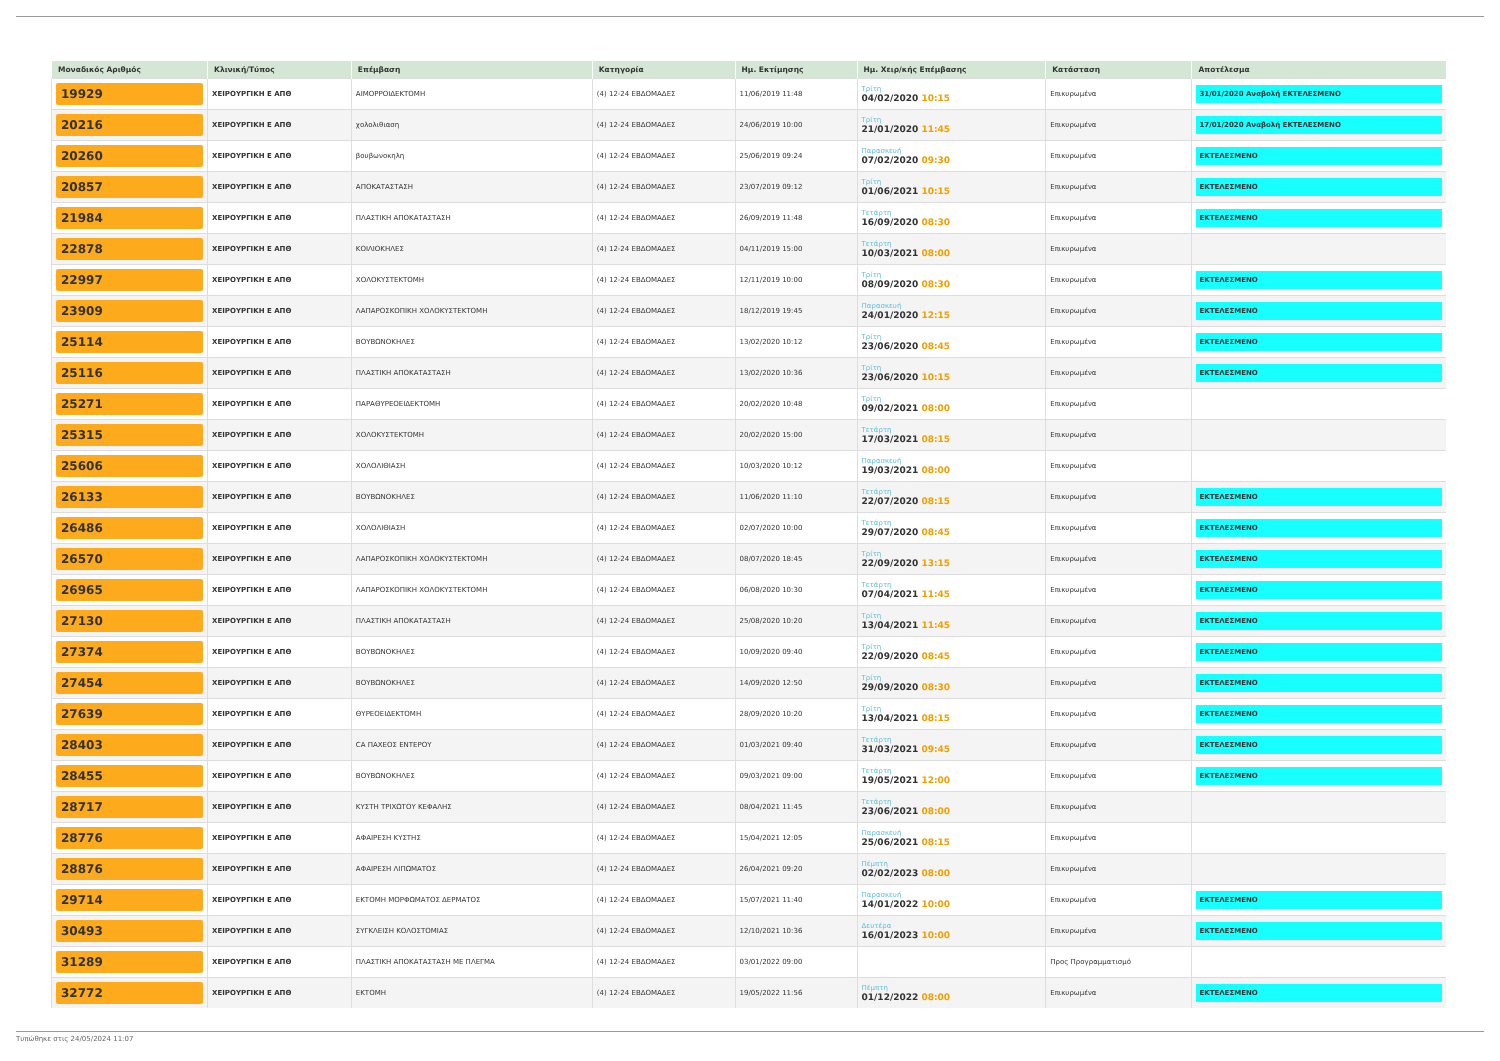| Μοναδικός Αριθμός | Κλινική/Τύπος | Επέμβαση | Κατηγορία | Ημ. Εκτίμησης | Ημ. Χειρ/κής Επέμβασης | Κατάσταση | Αποτέλεσμα |
| --- | --- | --- | --- | --- | --- | --- | --- |
| 19929 | ΧΕΙΡΟΥΡΓΙΚΗ Ε ΑΠΘ | ΑΙΜΟΡΡΟΙΔΕΚΤΟΜΗ | (4) 12-24 ΕΒΔΟΜΑΔΕΣ | 11/06/2019 11:48 | Τρίτη 04/02/2020 10:15 | Επικυρωμένα | 31/01/2020 Αναβολή ΕΚΤΕΛΕΣΜΕΝΟ |
| 20216 | ΧΕΙΡΟΥΡΓΙΚΗ Ε ΑΠΘ | χολολιθιαση | (4) 12-24 ΕΒΔΟΜΑΔΕΣ | 24/06/2019 10:00 | Τρίτη 21/01/2020 11:45 | Επικυρωμένα | 17/01/2020 Αναβολή ΕΚΤΕΛΕΣΜΕΝΟ |
| 20260 | ΧΕΙΡΟΥΡΓΙΚΗ Ε ΑΠΘ | βουβωνοκηλη | (4) 12-24 ΕΒΔΟΜΑΔΕΣ | 25/06/2019 09:24 | Παρασκευή 07/02/2020 09:30 | Επικυρωμένα | ΕΚΤΕΛΕΣΜΕΝΟ |
| 20857 | ΧΕΙΡΟΥΡΓΙΚΗ Ε ΑΠΘ | ΑΠΟΚΑΤΑΣΤΑΣΗ | (4) 12-24 ΕΒΔΟΜΑΔΕΣ | 23/07/2019 09:12 | Τρίτη 01/06/2021 10:15 | Επικυρωμένα | ΕΚΤΕΛΕΣΜΕΝΟ |
| 21984 | ΧΕΙΡΟΥΡΓΙΚΗ Ε ΑΠΘ | ΠΛΑΣΤΙΚΗ ΑΠΟΚΑΤΑΣΤΑΣΗ | (4) 12-24 ΕΒΔΟΜΑΔΕΣ | 26/09/2019 11:48 | Τετάρτη 16/09/2020 08:30 | Επικυρωμένα | ΕΚΤΕΛΕΣΜΕΝΟ |
| 22878 | ΧΕΙΡΟΥΡΓΙΚΗ Ε ΑΠΘ | ΚΟΙΛΙΟΚΗΛΕΣ | (4) 12-24 ΕΒΔΟΜΑΔΕΣ | 04/11/2019 15:00 | Τετάρτη 10/03/2021 08:00 | Επικυρωμένα | |
| 22997 | ΧΕΙΡΟΥΡΓΙΚΗ Ε ΑΠΘ | ΧΟΛΟΚΥΣΤΕΚΤΟΜΗ | (4) 12-24 ΕΒΔΟΜΑΔΕΣ | 12/11/2019 10:00 | Τρίτη 08/09/2020 08:30 | Επικυρωμένα | ΕΚΤΕΛΕΣΜΕΝΟ |
| 23909 | ΧΕΙΡΟΥΡΓΙΚΗ Ε ΑΠΘ | ΛΑΠΑΡΟΣΚΟΠΙΚΗ ΧΟΛΟΚΥΣΤΕΚΤΟΜΗ | (4) 12-24 ΕΒΔΟΜΑΔΕΣ | 18/12/2019 19:45 | Παρασκευή 24/01/2020 12:15 | Επικυρωμένα | ΕΚΤΕΛΕΣΜΕΝΟ |
| 25114 | ΧΕΙΡΟΥΡΓΙΚΗ Ε ΑΠΘ | ΒΟΥΒΩΝΟΚΗΛΕΣ | (4) 12-24 ΕΒΔΟΜΑΔΕΣ | 13/02/2020 10:12 | Τρίτη 23/06/2020 08:45 | Επικυρωμένα | ΕΚΤΕΛΕΣΜΕΝΟ |
| 25116 | ΧΕΙΡΟΥΡΓΙΚΗ Ε ΑΠΘ | ΠΛΑΣΤΙΚΗ ΑΠΟΚΑΤΑΣΤΑΣΗ | (4) 12-24 ΕΒΔΟΜΑΔΕΣ | 13/02/2020 10:36 | Τρίτη 23/06/2020 10:15 | Επικυρωμένα | ΕΚΤΕΛΕΣΜΕΝΟ |
| 25271 | ΧΕΙΡΟΥΡΓΙΚΗ Ε ΑΠΘ | ΠΑΡΑΘΥΡΕΟΕΙΔΕΚΤΟΜΗ | (4) 12-24 ΕΒΔΟΜΑΔΕΣ | 20/02/2020 10:48 | Τρίτη 09/02/2021 08:00 | Επικυρωμένα | |
| 25315 | ΧΕΙΡΟΥΡΓΙΚΗ Ε ΑΠΘ | ΧΟΛΟΚΥΣΤΕΚΤΟΜΗ | (4) 12-24 ΕΒΔΟΜΑΔΕΣ | 20/02/2020 15:00 | Τετάρτη 17/03/2021 08:15 | Επικυρωμένα | |
| 25606 | ΧΕΙΡΟΥΡΓΙΚΗ Ε ΑΠΘ | ΧΟΛΟΛΙΘΙΑΣΗ | (4) 12-24 ΕΒΔΟΜΑΔΕΣ | 10/03/2020 10:12 | Παρασκευή 19/03/2021 08:00 | Επικυρωμένα | |
| 26133 | ΧΕΙΡΟΥΡΓΙΚΗ Ε ΑΠΘ | ΒΟΥΒΩΝΟΚΗΛΕΣ | (4) 12-24 ΕΒΔΟΜΑΔΕΣ | 11/06/2020 11:10 | Τετάρτη 22/07/2020 08:15 | Επικυρωμένα | ΕΚΤΕΛΕΣΜΕΝΟ |
| 26486 | ΧΕΙΡΟΥΡΓΙΚΗ Ε ΑΠΘ | ΧΟΛΟΛΙΘΙΑΣΗ | (4) 12-24 ΕΒΔΟΜΑΔΕΣ | 02/07/2020 10:00 | Τετάρτη 29/07/2020 08:45 | Επικυρωμένα | ΕΚΤΕΛΕΣΜΕΝΟ |
| 26570 | ΧΕΙΡΟΥΡΓΙΚΗ Ε ΑΠΘ | ΛΑΠΑΡΟΣΚΟΠΙΚΗ ΧΟΛΟΚΥΣΤΕΚΤΟΜΗ | (4) 12-24 ΕΒΔΟΜΑΔΕΣ | 08/07/2020 18:45 | Τρίτη 22/09/2020 13:15 | Επικυρωμένα | ΕΚΤΕΛΕΣΜΕΝΟ |
| 26965 | ΧΕΙΡΟΥΡΓΙΚΗ Ε ΑΠΘ | ΛΑΠΑΡΟΣΚΟΠΙΚΗ ΧΟΛΟΚΥΣΤΕΚΤΟΜΗ | (4) 12-24 ΕΒΔΟΜΑΔΕΣ | 06/08/2020 10:30 | Τετάρτη 07/04/2021 11:45 | Επικυρωμένα | ΕΚΤΕΛΕΣΜΕΝΟ |
| 27130 | ΧΕΙΡΟΥΡΓΙΚΗ Ε ΑΠΘ | ΠΛΑΣΤΙΚΗ ΑΠΟΚΑΤΑΣΤΑΣΗ | (4) 12-24 ΕΒΔΟΜΑΔΕΣ | 25/08/2020 10:20 | Τρίτη 13/04/2021 11:45 | Επικυρωμένα | ΕΚΤΕΛΕΣΜΕΝΟ |
| 27374 | ΧΕΙΡΟΥΡΓΙΚΗ Ε ΑΠΘ | ΒΟΥΒΩΝΟΚΗΛΕΣ | (4) 12-24 ΕΒΔΟΜΑΔΕΣ | 10/09/2020 09:40 | Τρίτη 22/09/2020 08:45 | Επικυρωμένα | ΕΚΤΕΛΕΣΜΕΝΟ |
| 27454 | ΧΕΙΡΟΥΡΓΙΚΗ Ε ΑΠΘ | ΒΟΥΒΩΝΟΚΗΛΕΣ | (4) 12-24 ΕΒΔΟΜΑΔΕΣ | 14/09/2020 12:50 | Τρίτη 29/09/2020 08:30 | Επικυρωμένα | ΕΚΤΕΛΕΣΜΕΝΟ |
| 27639 | ΧΕΙΡΟΥΡΓΙΚΗ Ε ΑΠΘ | ΘΥΡΕΟΕΙΔΕΚΤΟΜΗ | (4) 12-24 ΕΒΔΟΜΑΔΕΣ | 28/09/2020 10:20 | Τρίτη 13/04/2021 08:15 | Επικυρωμένα | ΕΚΤΕΛΕΣΜΕΝΟ |
| 28403 | ΧΕΙΡΟΥΡΓΙΚΗ Ε ΑΠΘ | CA ΠΑΧΕΟΣ ΕΝΤΕΡΟΥ | (4) 12-24 ΕΒΔΟΜΑΔΕΣ | 01/03/2021 09:40 | Τετάρτη 31/03/2021 09:45 | Επικυρωμένα | ΕΚΤΕΛΕΣΜΕΝΟ |
| 28455 | ΧΕΙΡΟΥΡΓΙΚΗ Ε ΑΠΘ | ΒΟΥΒΩΝΟΚΗΛΕΣ | (4) 12-24 ΕΒΔΟΜΑΔΕΣ | 09/03/2021 09:00 | Τετάρτη 19/05/2021 12:00 | Επικυρωμένα | ΕΚΤΕΛΕΣΜΕΝΟ |
| 28717 | ΧΕΙΡΟΥΡΓΙΚΗ Ε ΑΠΘ | ΚΥΣΤΗ ΤΡΙΧΩΤΟΥ ΚΕΦΑΛΗΣ | (4) 12-24 ΕΒΔΟΜΑΔΕΣ | 08/04/2021 11:45 | Τετάρτη 23/06/2021 08:00 | Επικυρωμένα | |
| 28776 | ΧΕΙΡΟΥΡΓΙΚΗ Ε ΑΠΘ | ΑΦΑΙΡΕΣΗ ΚΥΣΤΗΣ | (4) 12-24 ΕΒΔΟΜΑΔΕΣ | 15/04/2021 12:05 | Παρασκευή 25/06/2021 08:15 | Επικυρωμένα | |
| 28876 | ΧΕΙΡΟΥΡΓΙΚΗ Ε ΑΠΘ | ΑΦΑΙΡΕΣΗ ΛΙΠΩΜΑΤΟΣ | (4) 12-24 ΕΒΔΟΜΑΔΕΣ | 26/04/2021 09:20 | Πέμπτη 02/02/2023 08:00 | Επικυρωμένα | |
| 29714 | ΧΕΙΡΟΥΡΓΙΚΗ Ε ΑΠΘ | ΕΚΤΟΜΗ ΜΟΡΦΩΜΑΤΟΣ ΔΕΡΜΑΤΟΣ | (4) 12-24 ΕΒΔΟΜΑΔΕΣ | 15/07/2021 11:40 | Παρασκευή 14/01/2022 10:00 | Επικυρωμένα | ΕΚΤΕΛΕΣΜΕΝΟ |
| 30493 | ΧΕΙΡΟΥΡΓΙΚΗ Ε ΑΠΘ | ΣΥΓΚΛΕΙΣΗ ΚΟΛΟΣΤΟΜΙΑΣ | (4) 12-24 ΕΒΔΟΜΑΔΕΣ | 12/10/2021 10:36 | Δευτέρα 16/01/2023 10:00 | Επικυρωμένα | ΕΚΤΕΛΕΣΜΕΝΟ |
| 31289 | ΧΕΙΡΟΥΡΓΙΚΗ Ε ΑΠΘ | ΠΛΑΣΤΙΚΗ ΑΠΟΚΑΤΑΣΤΑΣΗ ΜΕ ΠΛΕΓΜΑ | (4) 12-24 ΕΒΔΟΜΑΔΕΣ | 03/01/2022 09:00 | | Προς Προγραμματισμό | |
| 32772 | ΧΕΙΡΟΥΡΓΙΚΗ Ε ΑΠΘ | ΕΚΤΟΜΗ | (4) 12-24 ΕΒΔΟΜΑΔΕΣ | 19/05/2022 11:56 | Πέμπτη 01/12/2022 08:00 | Επικυρωμένα | ΕΚΤΕΛΕΣΜΕΝΟ |
Τυπώθηκε στις 24/05/2024 11:07